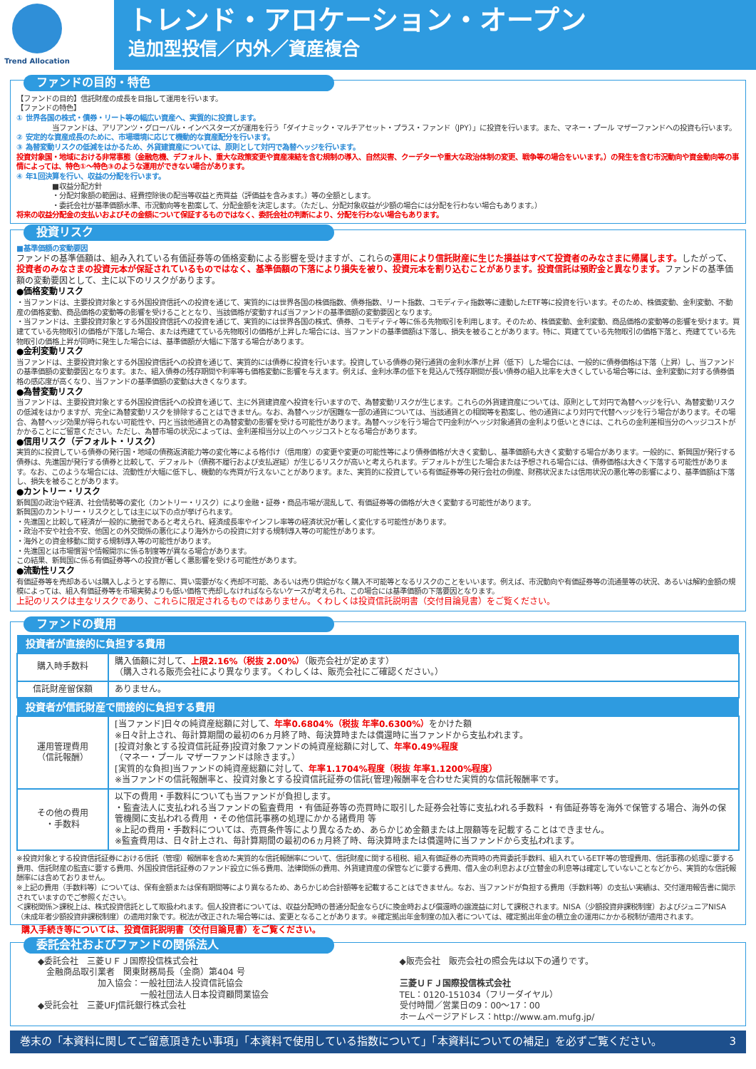Trend Allocation
トレンド・アロケーション・オープン
追加型投信／内外／資産複合
ファンドの目的・特色
【ファンドの目的】信託財産の成長を目指して運用を行います。
【ファンドの特色】
① 世界各国の株式・債券・リート等の幅広い資産へ、実質的に投資します。
当ファンドは、アリアンツ・グローバル・インベスターズが運用を行う「ダイナミック・マルチアセット・プラス・ファンド（JPY）」に投資を行います。また、マネー・プール マザーファンドへの投資も行います。
② 安定的な資産成長のために、市場環境に応じて機動的な資産配分を行います。
③ 為替変動リスクの低減をはかるため、外貨建資産については、原則として対円で為替ヘッジを行います。
投資対象国・地域における非常事態（金融危機、デフォルト、重大な政策変更や資産凍結を含む規制の導入、自然災害、クーデターや重大な政治体制の変更、戦争等の場合をいいます。）の発生を含む市況動向や資金動向等の事情によっては、特色①～特色③のような運用ができない場合があります。
④ 年1回決算を行い、収益の分配を行います。
■収益分配方針
・分配対象額の範囲は、経費控除後の配当等収益と売買益（評価益を含みます。）等の全額とします。
・委託会社が基準価額水準、市況動向等を勘案して、分配金額を決定します。（ただし、分配対象収益が少額の場合には分配を行わない場合もあります。）
将来の収益分配金の支払いおよびその金額について保証するものではなく、委託会社の判断により、分配を行わない場合もあります。
投資リスク
■基準価額の変動要因
ファンドの基準価額は、組み入れている有価証券等の価格変動による影響を受けますが、これらの運用により信託財産に生じた損益はすべて投資者のみなさまに帰属します。したがって、投資者のみなさまの投資元本が保証されているものではなく、基準価額の下落により損失を被り、投資元本を割り込むことがあります。投資信託は預貯金と異なります。ファンドの基準価額の変動要因として、主に以下のリスクがあります。
●価格変動リスク
・当ファンドは、主要投資対象とする外国投資信託への投資を通じて、実質的には世界各国の株価指数、債券指数、リート指数、コモディティ指数等に連動したETF等に投資を行います。そのため、株価変動、金利変動、不動産の価格変動、商品価格の変動等の影響を受けることとなり、当該価格が変動すれば当ファンドの基準価額の変動要因となります。
・当ファンドは、主要投資対象とする外国投資信託への投資を通じて、実質的には世界各国の株式、債券、コモディティ等に係る先物取引を利用します。そのため、株価変動、金利変動、商品価格の変動等の影響を受けます。買建てている先物取引の価格が下落した場合、または売建てている先物取引の価格が上昇した場合には、当ファンドの基準価額は下落し、損失を被ることがあります。特に、買建てている先物取引の価格下落と、売建てている先物取引の価格上昇が同時に発生した場合には、基準価額が大幅に下落する場合があります。
●金利変動リスク
当ファンドは、主要投資対象とする外国投資信託への投資を通じて、実質的には債券に投資を行います。投資している債券の発行通貨の金利水準が上昇（低下）した場合には、一般的に債券価格は下落（上昇）し、当ファンドの基準価額の変動要因となります。また、組入債券の残存期間や利率等も価格変動に影響を与えます。例えば、金利水準の低下を見込んで残存期間が長い債券の組入比率を大きくしている場合等には、金利変動に対する債券価格の感応度が高くなり、当ファンドの基準価額の変動は大きくなります。
●為替変動リスク
当ファンドは、主要投資対象とする外国投資信託への投資を通じて、主に外貨建資産へ投資を行いますので、為替変動リスクが生じます。これらの外貨建資産については、原則として対円で為替ヘッジを行い、為替変動リスクの低減をはかりますが、完全に為替変動リスクを排除することはできません。なお、為替ヘッジが困難な一部の通貨については、当該通貨との相関等を勘案し、他の通貨により対円で代替ヘッジを行う場合があります。その場合、為替ヘッジ効果が得られない可能性や、円と当該他通貨との為替変動の影響を受ける可能性があります。為替ヘッジを行う場合で円金利がヘッジ対象通貨の金利より低いときには、これらの金利差相当分のヘッジコストがかかることにご留意ください。ただし、為替市場の状況によっては、金利差相当分以上のヘッジコストとなる場合があります。
●信用リスク（デフォルト・リスク）
実質的に投資している債券の発行国・地域の債務返済能力等の変化等による格付け（信用度）の変更や変更の可能性等により債券価格が大きく変動し、基準価額も大きく変動する場合があります。一般的に、新興国が発行する債券は、先進国が発行する債券と比較して、デフォルト（債務不履行および支払遅延）が生じるリスクが高いと考えられます。デフォルトが生じた場合または予想される場合には、債券価格は大きく下落する可能性があります。なお、このような場合には、流動性が大幅に低下し、機動的な売買が行えないことがあります。また、実質的に投資している有価証券等の発行会社の倒産、財務状況または信用状況の悪化等の影響により、基準価額は下落し、損失を被ることがあります。
●カントリー・リスク
新興国の政治や経済、社会情勢等の変化（カントリー・リスク）により金融・証券・商品市場が混乱して、有価証券等の価格が大きく変動する可能性があります。
新興国のカントリー・リスクとしては主に以下の点が挙げられます。
・先進国と比較して経済が一般的に脆弱であると考えられ、経済成長率やインフレ率等の経済状況が著しく変化する可能性があります。
・政治不安や社会不安、他国との外交関係の悪化により海外からの投資に対する規制導入等の可能性があります。
・海外との資金移動に関する規制導入等の可能性があります。
・先進国とは市場慣習や情報開示に係る制度等が異なる場合があります。
この結果、新興国に係る有価証券等への投資が著しく悪影響を受ける可能性があります。
●流動性リスク
有価証券等を売却あるいは購入しようとする際に、買い需要がなく売却不可能、あるいは売り供給がなく購入不可能等となるリスクのことをいいます。例えば、市況動向や有価証券等の流通量等の状況、あるいは解約金額の規模によっては、組入有価証券等を市場実勢よりも低い価格で売却しなければならないケースが考えられ、この場合には基準価額の下落要因となります。
上記のリスクは主なリスクであり、これらに限定されるものではありません。くわしくは投資信託説明書（交付目論見書）をご覧ください。
ファンドの費用
| 投資者が直接的に負担する費用 | |
| --- | --- |
| 購入時手数料 | 購入価額に対して、 上限2.16%（税抜 2.00%） （販売会社が定めます） （購入される販売会社により異なります。くわしくは、販売会社にご確認ください。） |
| 信託財産留保額 | ありません。 |
| 投資者が信託財産で間接的に負担する費用 | |
| 運用管理費用 （信託報酬） | [当ファンド]日々の純資産総額に対して、 年率0.6804%（税抜 年率0.6300%） をかけた額 ※日々計上され、毎計算期間の最初の6ヵ月終了時、毎決算時または償還時に当ファンドから支払われます。 [投資対象とする投資信託証券]投資対象ファンドの純資産総額に対して、 年率0.49%程度 （マネー・プール マザーファンドは除きます。） [実質的な負担]当ファンドの純資産総額に対して、 年率1.1704%程度（税抜 年率1.1200%程度） ※当ファンドの信託報酬率と、投資対象とする投資信託証券の信託(管理)報酬率を合わせた実質的な信託報酬率です。 |
| その他の費用 ・手数料 | 以下の費用・手数料についても当ファンドが負担します。 ・監査法人に支払われる当ファンドの監査費用 ・有価証券等の売買時に取引した証券会社等に支払われる手数料 ・有価証券等を海外で保管する場合、海外の保管機関に支払われる費用 ・その他信託事務の処理にかかる諸費用 等 ※上記の費用・手数料については、売買条件等により異なるため、あらかじめ金額または上限額等を記載することはできません。 ※監査費用は、日々計上され、毎計算期間の最初の6ヵ月終了時、毎決算時または償還時に当ファンドから支払われます。 |
※投資対象とする投資信託証券における信託（管理）報酬率を含めた実質的な信託報酬率について、信託財産に関する租税、組入有価証券の売買時の売買委託手数料、組入れているETF等の管理費用、信託事務の処理に要する費用、信託財産の監査に要する費用、外国投資信託証券のファンド設立に係る費用、法律関係の費用、外貨建資産の保管などに要する費用、借入金の利息および立替金の利息等は確定していないことなどから、実質的な信託報酬率には含めておりません。
※上記の費用（手数料等）については、保有金額または保有期間等により異なるため、あらかじめ合計額等を記載することはできません。なお、当ファンドが負担する費用（手数料等）の支払い実績は、交付運用報告書に開示されていますのでご参照ください。
＜課税関係＞課税上は、株式投資信託として取扱われます。個人投資者については、収益分配時の普通分配金ならびに換金時および償還時の譲渡益に対して課税されます。NISA（少額投資非課税制度）およびジュニアNISA（未成年者少額投資非課税制度）の適用対象です。税法が改正された場合等には、変更となることがあります。※確定拠出年金制度の加入者については、確定拠出年金の積立金の運用にかかる税制が適用されます。
購入手続き等については、投資信託説明書（交付目論見書）をご覧ください。
委託会社およびファンドの関係法人
◆委託会社　三菱ＵＦＪ国際投信株式会社
　金融商品取引業者　関東財務局長（金商）第404 号
　　　　　　　加入協会：一般社団法人投資信託協会
　　　　　　　　　　　　一般社団法人日本投資顧問業協会
◆受託会社　三菱UFJ信託銀行株式会社
◆販売会社　販売会社の照会先は以下の通りです。
三菱ＵＦＪ国際投信株式会社
TEL：0120-151034（フリーダイヤル）
受付時間／営業日の9：00～17：00
ホームページアドレス：http://www.am.mufg.jp/
巻末の「本資料に関してご留意頂きたい事項」「本資料で使用している指数について」「本資料についての補足」を必ずご覧ください。 3